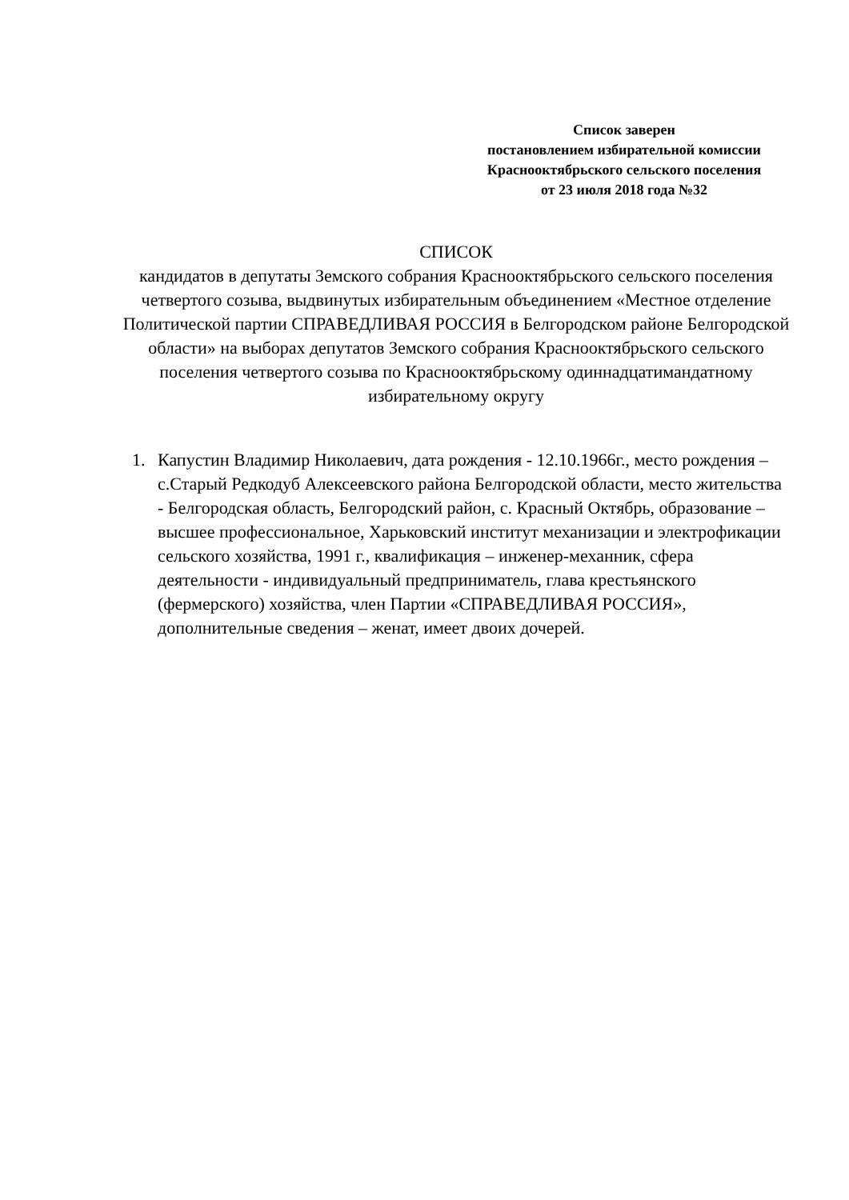Список заверен
постановлением избирательной комиссии
Краснооктябрьского сельского поселения
от 23 июля 2018 года №32
СПИСОК
кандидатов в депутаты Земского собрания Краснооктябрьского сельского поселения четвертого созыва, выдвинутых избирательным объединением «Местное отделение Политической партии СПРАВЕДЛИВАЯ РОССИЯ в Белгородском районе Белгородской области» на выборах депутатов Земского собрания Краснооктябрьского сельского поселения четвертого созыва по Краснооктябрьскому одиннадцатимандатному избирательному округу
1. Капустин Владимир Николаевич, дата рождения - 12.10.1966г., место рождения – с.Старый Редкодуб Алексеевского района Белгородской области, место жительства - Белгородская область, Белгородский район, с. Красный Октябрь, образование – высшее профессиональное, Харьковский институт механизации и электрофикации сельского хозяйства, 1991 г., квалификация – инженер-механник, сфера деятельности - индивидуальный предприниматель, глава крестьянского (фермерского) хозяйства, член Партии «СПРАВЕДЛИВАЯ РОССИЯ», дополнительные сведения – женат, имеет двоих дочерей.